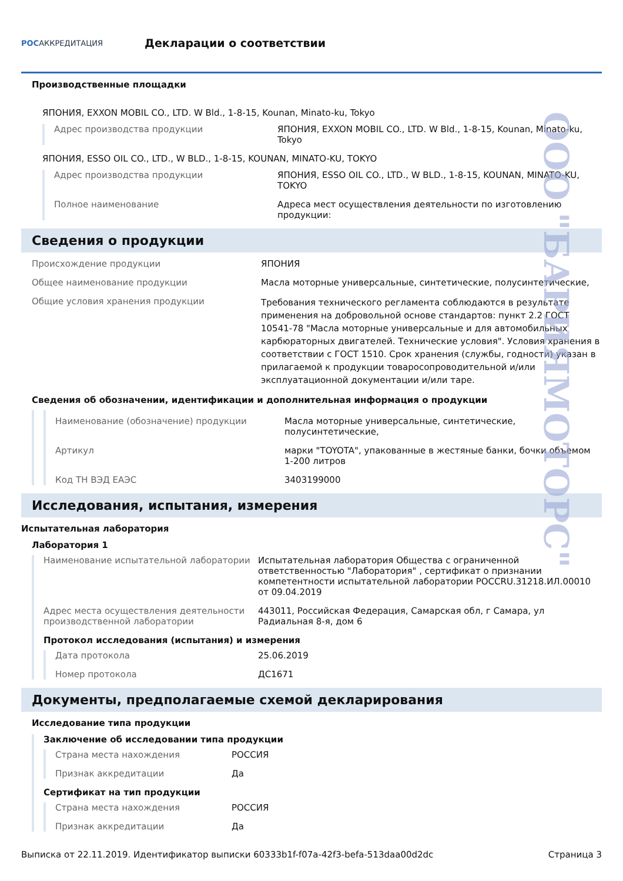РОСАККРЕДИТАЦИЯ
Декларации о соответствии
Производственные площадки
ЯПОНИЯ, EXXON MOBIL CO., LTD. W Bld., 1-8-15, Kounan, Minato-ku, Tokyo
Адрес производства продукции ЯПОНИЯ, EXXON MOBIL CO., LTD. W Bld., 1-8-15, Kounan, Minato-ku, Tokyo
ЯПОНИЯ, ESSO OIL CO., LTD., W BLD., 1-8-15, KOUNAN, MINATO-KU, TOKYO
Адрес производства продукции ЯПОНИЯ, ESSO OIL CO., LTD., W BLD., 1-8-15, KOUNAN, MINATO-KU, TOKYO
Полное наименование Адреса мест осуществления деятельности по изготовлению продукции:
Сведения о продукции
Происхождение продукции ЯПОНИЯ
Общее наименование продукции Масла моторные универсальные, синтетические, полусинтетические,
Общие условия хранения продукции
Требования технического регламента соблюдаются в результате применения на добровольной основе стандартов: пункт 2.2 ГОСТ 10541-78 "Масла моторные универсальные и для автомобильных карбюраторных двигателей. Технические условия". Условия хранения в соответствии с ГОСТ 1510. Срок хранения (службы, годности) указан в прилагаемой к продукции товаросопроводительной и/или эксплуатационной документации и/или таре.
Сведения об обозначении, идентификации и дополнительная информация о продукции
Наименование (обозначение) продукции Масла моторные универсальные, синтетические, полусинтетические,
Артикул марки "TOYOTA", упакованные в жестяные банки, бочки объемом 1-200 литров
Код ТН ВЭД ЕАЭС 3403199000
Исследования, испытания, измерения
Испытательная лаборатория
Лаборатория 1
Наименование испытательной лаборатории Испытательная лаборатория Общества с ограниченной ответственностью "Лаборатория" , сертификат о признании компетентности испытательной лаборатории POCCRU.31218.ИЛ.00010 от 09.04.2019
Адрес места осуществления деятельности производственной лаборатории
443011, Российская Федерация, Самарская обл, г Самара, ул Радиальная 8-я, дом 6
Протокол исследования (испытания) и измерения
Дата протокола 25.06.2019
Номер протокола ДС1671
Документы, предполагаемые схемой декларирования
Исследование типа продукции
Заключение об исследовании типа продукции
Страна места нахождения РОССИЯ
Признак аккредитации Да
Сертификат на тип продукции
Страна места нахождения РОССИЯ
Признак аккредитации Да
Выписка от 22.11.2019. Идентификатор выписки 60333b1f-f07a-42f3-befa-513daa00d2dc Страница 3
ООО "БАРИЯМОТОРС"